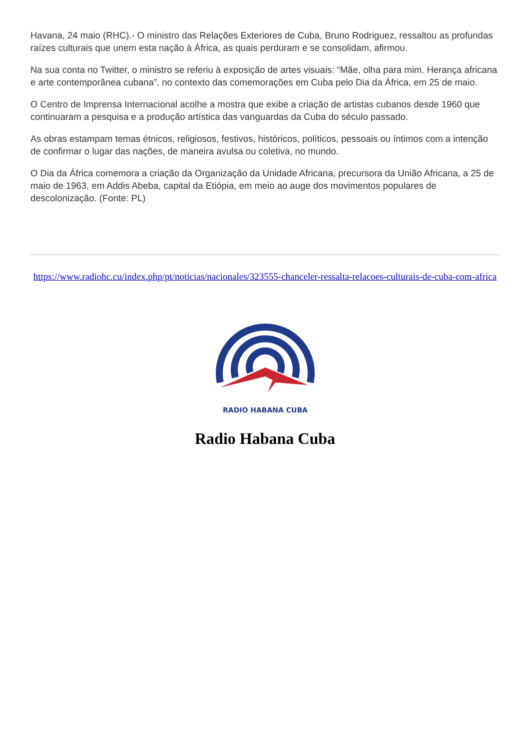Havana, 24 maio (RHC).- O ministro das Relações Exteriores de Cuba, Bruno Rodriguez, ressaltou as profundas raízes culturais que unem esta nação à África, as quais perduram e se consolidam, afirmou.
Na sua conta no Twitter, o ministro se referiu à exposição de artes visuais: “Mãe, olha para mim. Herança africana e arte contemporânea cubana”, no contexto das comemorações em Cuba pelo Dia da África, em 25 de maio.
O Centro de Imprensa Internacional acolhe a mostra que exibe a criação de artistas cubanos desde 1960 que continuaram a pesquisa e a produção artística das vanguardas da Cuba do século passado.
As obras estampam temas étnicos, religiosos, festivos, históricos, políticos, pessoais ou íntimos com a intenção de confirmar o lugar das nações, de maneira avulsa ou coletiva, no mundo.
O Dia da África comemora a criação da Organização da Unidade Africana, precursora da União Africana, a 25 de maio de 1963, em Addis Abeba, capital da Etiópia, em meio ao auge dos movimentos populares de descolonização. (Fonte: PL)
https://www.radiohc.cu/index.php/pt/noticias/nacionales/323555-chanceler-ressalta-relacoes-culturais-de-cuba-com-africa
RADIO HABANA CUBA
Radio Habana Cuba